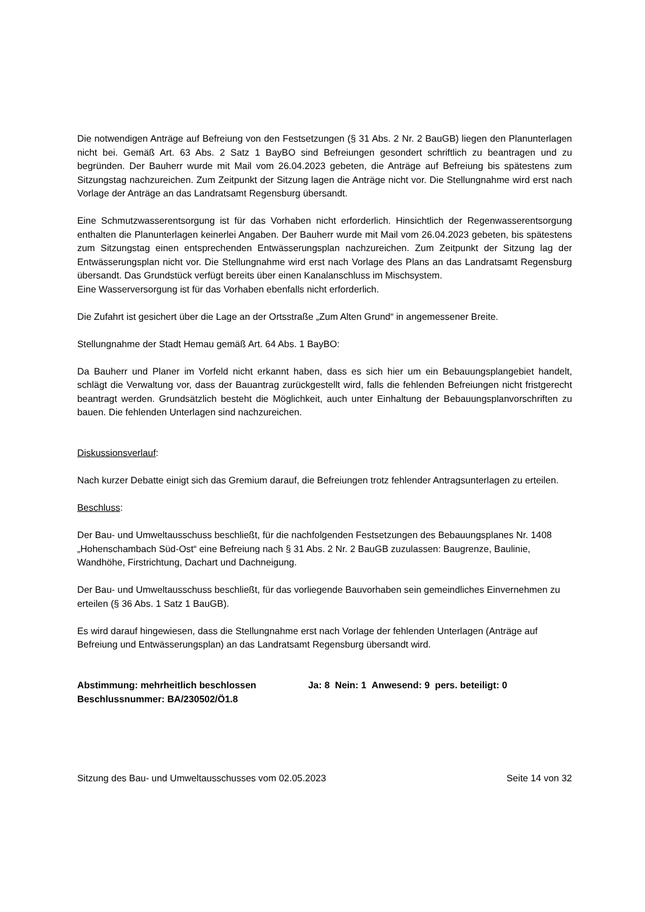Die notwendigen Anträge auf Befreiung von den Festsetzungen (§ 31 Abs. 2 Nr. 2 BauGB) liegen den Planunterlagen nicht bei. Gemäß Art. 63 Abs. 2 Satz 1 BayBO sind Befreiungen gesondert schriftlich zu beantragen und zu begründen. Der Bauherr wurde mit Mail vom 26.04.2023 gebeten, die Anträge auf Befreiung bis spätestens zum Sitzungstag nachzureichen. Zum Zeitpunkt der Sitzung lagen die Anträge nicht vor. Die Stellungnahme wird erst nach Vorlage der Anträge an das Landratsamt Regensburg übersandt.
Eine Schmutzwasserentsorgung ist für das Vorhaben nicht erforderlich. Hinsichtlich der Regenwasserentsorgung enthalten die Planunterlagen keinerlei Angaben. Der Bauherr wurde mit Mail vom 26.04.2023 gebeten, bis spätestens zum Sitzungstag einen entsprechenden Entwässerungsplan nachzureichen. Zum Zeitpunkt der Sitzung lag der Entwässerungsplan nicht vor. Die Stellungnahme wird erst nach Vorlage des Plans an das Landratsamt Regensburg übersandt. Das Grundstück verfügt bereits über einen Kanalanschluss im Mischsystem.
Eine Wasserversorgung ist für das Vorhaben ebenfalls nicht erforderlich.
Die Zufahrt ist gesichert über die Lage an der Ortsstraße „Zum Alten Grund“ in angemessener Breite.
Stellungnahme der Stadt Hemau gemäß Art. 64 Abs. 1 BayBO:
Da Bauherr und Planer im Vorfeld nicht erkannt haben, dass es sich hier um ein Bebauungsplangebiet handelt, schlägt die Verwaltung vor, dass der Bauantrag zurückgestellt wird, falls die fehlenden Befreiungen nicht fristgerecht beantragt werden. Grundsätzlich besteht die Möglichkeit, auch unter Einhaltung der Bebauungsplanvorschriften zu bauen. Die fehlenden Unterlagen sind nachzureichen.
Diskussionsverlauf:
Nach kurzer Debatte einigt sich das Gremium darauf, die Befreiungen trotz fehlender Antragsunterlagen zu erteilen.
Beschluss:
Der Bau- und Umweltausschuss beschließt, für die nachfolgenden Festsetzungen des Bebauungsplanes Nr. 1408 „Hohenschambach Süd-Ost“ eine Befreiung nach § 31 Abs. 2 Nr. 2 BauGB zuzulassen: Baugrenze, Baulinie, Wandhöhe, Firstrichtung, Dachart und Dachneigung.
Der Bau- und Umweltausschuss beschließt, für das vorliegende Bauvorhaben sein gemeindliches Einvernehmen zu erteilen (§ 36 Abs. 1 Satz 1 BauGB).
Es wird darauf hingewiesen, dass die Stellungnahme erst nach Vorlage der fehlenden Unterlagen (Anträge auf Befreiung und Entwässerungsplan) an das Landratsamt Regensburg übersandt wird.
Abstimmung: mehrheitlich beschlossen Ja: 8 Nein: 1 Anwesend: 9 pers. beteiligt: 0
Beschlussnummer: BA/230502/Ö1.8
Sitzung des Bau- und Umweltausschusses vom 02.05.2023 Seite 14 von 32